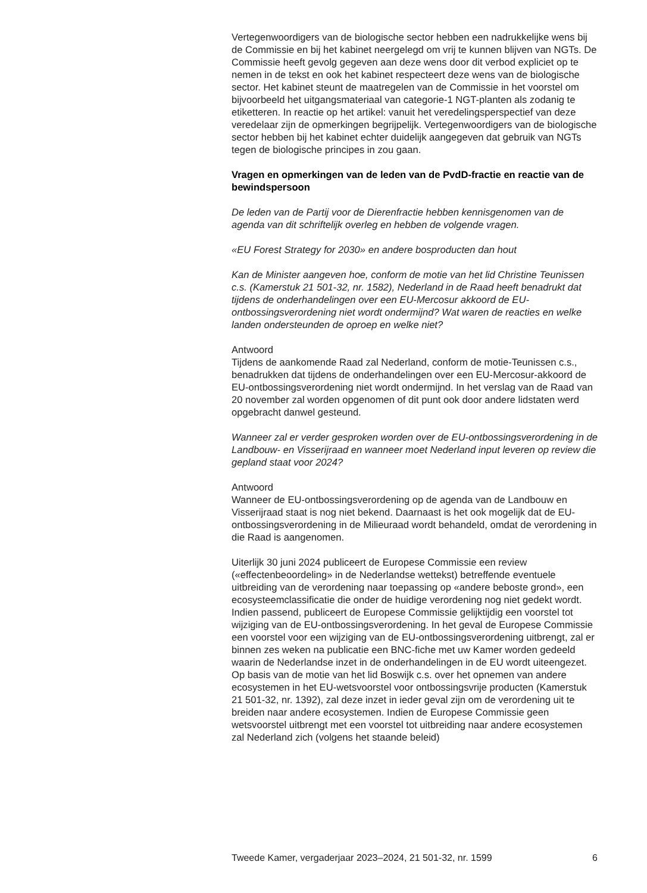Vertegenwoordigers van de biologische sector hebben een nadrukkelijke wens bij de Commissie en bij het kabinet neergelegd om vrij te kunnen blijven van NGTs. De Commissie heeft gevolg gegeven aan deze wens door dit verbod expliciet op te nemen in de tekst en ook het kabinet respecteert deze wens van de biologische sector. Het kabinet steunt de maatregelen van de Commissie in het voorstel om bijvoorbeeld het uitgangsmateriaal van categorie-1 NGT-planten als zodanig te etiketteren. In reactie op het artikel: vanuit het veredelingsperspectief van deze veredelaar zijn de opmerkingen begrijpelijk. Vertegenwoordigers van de biologische sector hebben bij het kabinet echter duidelijk aangegeven dat gebruik van NGTs tegen de biologische principes in zou gaan.
Vragen en opmerkingen van de leden van de PvdD-fractie en reactie van de bewindspersoon
De leden van de Partij voor de Dierenfractie hebben kennisgenomen van de agenda van dit schriftelijk overleg en hebben de volgende vragen.
«EU Forest Strategy for 2030» en andere bosproducten dan hout
Kan de Minister aangeven hoe, conform de motie van het lid Christine Teunissen c.s. (Kamerstuk 21 501-32, nr. 1582), Nederland in de Raad heeft benadrukt dat tijdens de onderhandelingen over een EU-Mercosur akkoord de EU-ontbossingsverordening niet wordt ondermijnd? Wat waren de reacties en welke landen ondersteunden de oproep en welke niet?
Antwoord
Tijdens de aankomende Raad zal Nederland, conform de motie-Teunissen c.s., benadrukken dat tijdens de onderhandelingen over een EU-Mercosur-akkoord de EU-ontbossingsverordening niet wordt ondermijnd. In het verslag van de Raad van 20 november zal worden opgenomen of dit punt ook door andere lidstaten werd opgebracht danwel gesteund.
Wanneer zal er verder gesproken worden over de EU-ontbossingsverordening in de Landbouw- en Visserijraad en wanneer moet Nederland input leveren op review die gepland staat voor 2024?
Antwoord
Wanneer de EU-ontbossingsverordening op de agenda van de Landbouw en Visserijraad staat is nog niet bekend. Daarnaast is het ook mogelijk dat de EU-ontbossingsverordening in de Milieuraad wordt behandeld, omdat de verordening in die Raad is aangenomen.
Uiterlijk 30 juni 2024 publiceert de Europese Commissie een review («effectenbeoordeling» in de Nederlandse wettekst) betreffende eventuele uitbreiding van de verordening naar toepassing op «andere beboste grond», een ecosysteemclassificatie die onder de huidige verordening nog niet gedekt wordt. Indien passend, publiceert de Europese Commissie gelijktijdig een voorstel tot wijziging van de EU-ontbossingsverordening. In het geval de Europese Commissie een voorstel voor een wijziging van de EU-ontbossingsverordening uitbrengt, zal er binnen zes weken na publicatie een BNC-fiche met uw Kamer worden gedeeld waarin de Nederlandse inzet in de onderhandelingen in de EU wordt uiteengezet. Op basis van de motie van het lid Boswijk c.s. over het opnemen van andere ecosystemen in het EU-wetsvoorstel voor ontbossingsvrije producten (Kamerstuk 21 501-32, nr. 1392), zal deze inzet in ieder geval zijn om de verordening uit te breiden naar andere ecosystemen. Indien de Europese Commissie geen wetsvoorstel uitbrengt met een voorstel tot uitbreiding naar andere ecosystemen zal Nederland zich (volgens het staande beleid)
Tweede Kamer, vergaderjaar 2023–2024, 21 501-32, nr. 1599 6